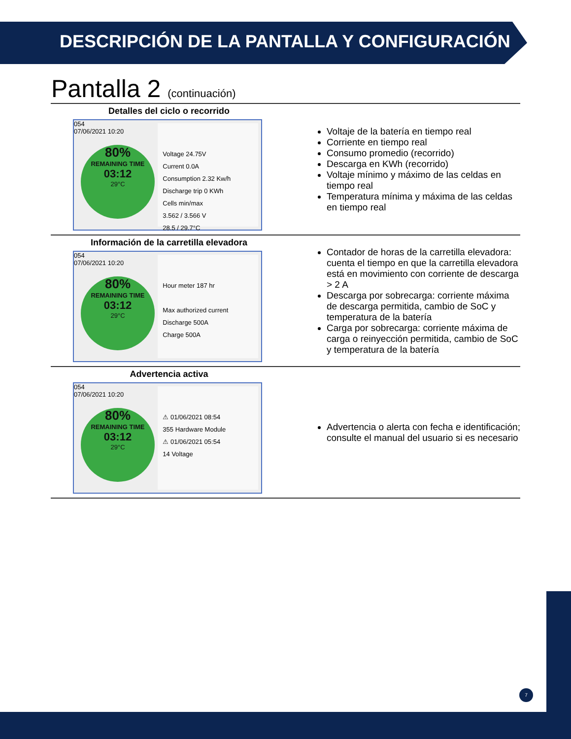DESCRIPCIÓN DE LA PANTALLA Y CONFIGURACIÓN
Pantalla 2 (continuación)
Detalles del ciclo o recorrido
054
07/06/2021 10:20
80%
REMAINING TIME
03:12
29°C
Voltage 24.75V
Current 0.0A
Consumption 2.32 Kw/h
Discharge trip 0 KWh
Cells min/max
3.562 / 3.566 V
28.5 / 29.7°C
Voltaje de la batería en tiempo real
Corriente en tiempo real
Consumo promedio (recorrido)
Descarga en KWh (recorrido)
Voltaje mínimo y máximo de las celdas en tiempo real
Temperatura mínima y máxima de las celdas en tiempo real
Información de la carretilla elevadora
054
07/06/2021 10:20
80%
REMAINING TIME
03:12
29°C
Hour meter 187 hr
Max authorized current
Discharge 500A
Charge 500A
Contador de horas de la carretilla elevadora: cuenta el tiempo en que la carretilla elevadora está en movimiento con corriente de descarga > 2 A
Descarga por sobrecarga: corriente máxima de descarga permitida, cambio de SoC y temperatura de la batería
Carga por sobrecarga: corriente máxima de carga o reinyección permitida, cambio de SoC y temperatura de la batería
Advertencia activa
054
07/06/2021 10:20
80%
REMAINING TIME
03:12
29°C
⚠ 01/06/2021 08:54
355 Hardware Module
⚠ 01/06/2021 05:54
14 Voltage
Advertencia o alerta con fecha e identificación; consulte el manual del usuario si es necesario
7